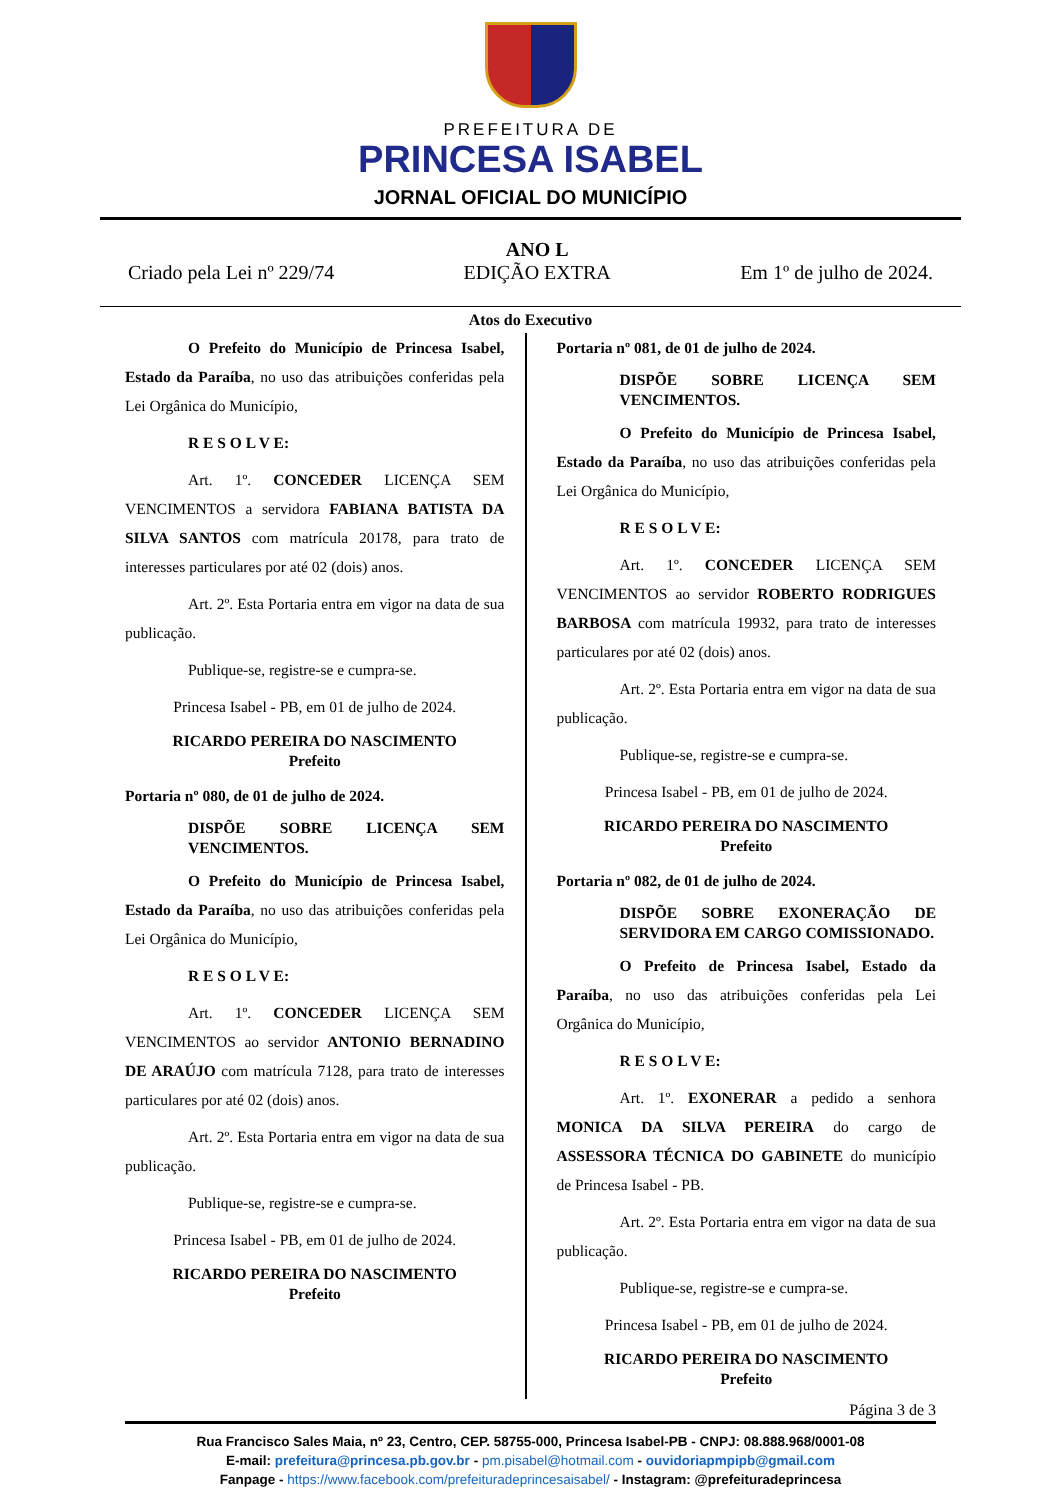PREFEITURA DE
PRINCESA ISABEL
JORNAL OFICIAL DO MUNICÍPIO
Criado pela Lei nº 229/74
ANO L
EDIÇÃO EXTRA
Em 1º de julho de 2024.
Atos do Executivo
O Prefeito do Município de Princesa Isabel, Estado da Paraíba, no uso das atribuições conferidas pela Lei Orgânica do Município,
R E S O L V E:
Art. 1º. CONCEDER LICENÇA SEM VENCIMENTOS a servidora FABIANA BATISTA DA SILVA SANTOS com matrícula 20178, para trato de interesses particulares por até 02 (dois) anos.
Art. 2º. Esta Portaria entra em vigor na data de sua publicação.
Publique-se, registre-se e cumpra-se.
Princesa Isabel - PB, em 01 de julho de 2024.
RICARDO PEREIRA DO NASCIMENTO
Prefeito
Portaria nº 080, de 01 de julho de 2024.
DISPÕE SOBRE LICENÇA SEM VENCIMENTOS.
O Prefeito do Município de Princesa Isabel, Estado da Paraíba, no uso das atribuições conferidas pela Lei Orgânica do Município,
R E S O L V E:
Art. 1º. CONCEDER LICENÇA SEM VENCIMENTOS ao servidor ANTONIO BERNADINO DE ARAÚJO com matrícula 7128, para trato de interesses particulares por até 02 (dois) anos.
Art. 2º. Esta Portaria entra em vigor na data de sua publicação.
Publique-se, registre-se e cumpra-se.
Princesa Isabel - PB, em 01 de julho de 2024.
RICARDO PEREIRA DO NASCIMENTO
Prefeito
Portaria nº 081, de 01 de julho de 2024.
DISPÕE SOBRE LICENÇA SEM VENCIMENTOS.
O Prefeito do Município de Princesa Isabel, Estado da Paraíba, no uso das atribuições conferidas pela Lei Orgânica do Município,
R E S O L V E:
Art. 1º. CONCEDER LICENÇA SEM VENCIMENTOS ao servidor ROBERTO RODRIGUES BARBOSA com matrícula 19932, para trato de interesses particulares por até 02 (dois) anos.
Art. 2º. Esta Portaria entra em vigor na data de sua publicação.
Publique-se, registre-se e cumpra-se.
Princesa Isabel - PB, em 01 de julho de 2024.
RICARDO PEREIRA DO NASCIMENTO
Prefeito
Portaria nº 082, de 01 de julho de 2024.
DISPÕE SOBRE EXONERAÇÃO DE SERVIDORA EM CARGO COMISSIONADO.
O Prefeito de Princesa Isabel, Estado da Paraíba, no uso das atribuições conferidas pela Lei Orgânica do Município,
R E S O L V E:
Art. 1º. EXONERAR a pedido a senhora MONICA DA SILVA PEREIRA do cargo de ASSESSORA TÉCNICA DO GABINETE do município de Princesa Isabel - PB.
Art. 2º. Esta Portaria entra em vigor na data de sua publicação.
Publique-se, registre-se e cumpra-se.
Princesa Isabel - PB, em 01 de julho de 2024.
RICARDO PEREIRA DO NASCIMENTO
Prefeito
Página 3 de 3
Rua Francisco Sales Maia, nº 23, Centro, CEP. 58755-000, Princesa Isabel-PB - CNPJ: 08.888.968/0001-08
E-mail: prefeitura@princesa.pb.gov.br - pm.pisabel@hotmail.com - ouvidoriapmpipb@gmail.com
Fanpage - https://www.facebook.com/prefeituradeprincesaisabel/ - Instagram: @prefeituradeprincesa